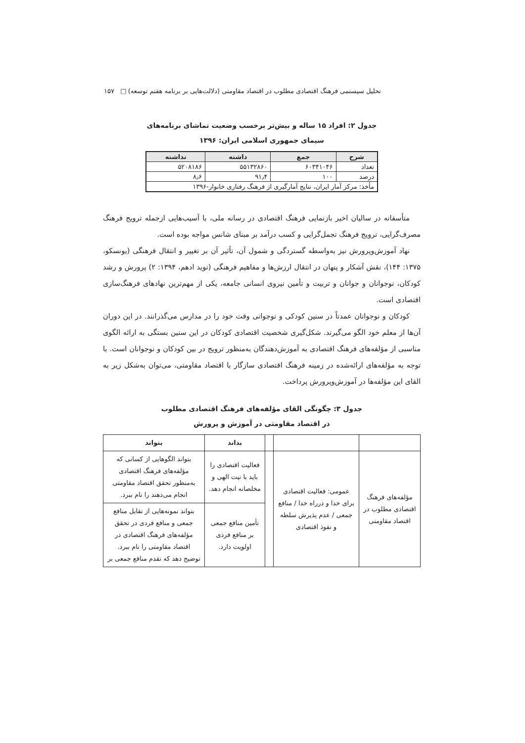تحلیل سیستمی فرهنگ اقتصادی مطلوب در اقتصاد مقاومتی (دلالت‌هایی بر برنامه هفتم توسعه) □ ۱۵۷
جدول ۲: افراد ۱۵ ساله و بیش‌تر برحسب وضعیت تماشای برنامه‌های
سیمای جمهوری اسلامی ایران: ۱۳۹۶
| شرح | جمع | داشته | نداشته |
| --- | --- | --- | --- |
| تعداد | ۶۰۳۴۱۰۴۶ | ۵۵۱۳۲۸۶۰ | ۵۲۰۸۱۸۶ |
| درصد | ۱۰۰ | ۹۱٫۴ | ۸٫۶ |
| مأخذ: مرکز آمار ایران، نتایج آمارگیری از فرهنگ رفتاری خانوار-۱۳۹۶ | | | |
متأسفانه در سالیان اخیر بازنمایی فرهنگ اقتصادی در رسانه ملی، با آسیب‌هایی ازجمله ترویج فرهنگ مصرف‌گرایی، ترویج فرهنگ تجمل‌گرایی و کسب درآمد بر مبنای شانس مواجه بوده است.
نهاد آموزش‌وپرورش نیز به‌واسطه گستردگی و شمول آن، تأثیر آن بر تغییر و انتقال فرهنگی (یونسکو، ۱۳۷۵: ۱۴۴)، نقش آشکار و پنهان در انتقال ارزش‌ها و مفاهیم فرهنگی (نوید ادهم، ۱۳۹۴: ۲) پرورش و رشد کودکان، نوجوانان و جوانان و تربیت و تأمین نیروی انسانی جامعه، یکی از مهم‌ترین نهادهای فرهنگ‌سازی اقتصادی است.
کودکان و نوجوانان عمدتاً در سنین کودکی و نوجوانی وقت خود را در مدارس می‌گذرانند. در این دوران آن‌ها از معلم خود الگو می‌گیرند. شکل‌گیری شخصیت اقتصادی کودکان در این سنین بستگی به ارائه الگوی مناسبی از مؤلفه‌های فرهنگ اقتصادی به آموزش‌دهندگان به‌منظور ترویج در بین کودکان و نوجوانان است. با توجه به مؤلفه‌های ارائه‌شده در زمینه فرهنگ اقتصادی سازگار با اقتصاد مقاومتی، می‌توان به‌شکل زیر به القای این مؤلفه‌ها در آموزش‌وپرورش پرداخت.
جدول ۳: چگونگی القای مؤلفه‌های فرهنگ اقتصادی مطلوب
در اقتصاد مقاومتی در آموزش و پرورش
| | | | بداند | بتواند |
| --- | --- | --- | --- | --- |
| مؤلفه‌های فرهنگ اقتصادی مطلوب در اقتصاد مقاومتی | عمومی: فعالیت اقتصادی برای خدا و درراه خدا / منافع جمعی / عدم پذیرش سلطه و نفوذ اقتصادی | | فعالیت اقتصادی را باید با نیت الهی و مخلصانه انجام دهد. | بتواند الگوهایی از کسانی که مؤلفه‌های فرهنگ اقتصادی به‌منظور تحقق اقتصاد مقاومتی انجام می‌دهند را نام ببرد. |
| | | | تأمین منافع جمعی بر منافع فردی اولویت دارد. | بتواند نمونه‌هایی از تقابل منافع جمعی و منافع فردی در تحقق مؤلفه‌های فرهنگ اقتصادی در اقتصاد مقاومتی را نام ببرد. توضیح دهد که تقدم منافع جمعی بر |